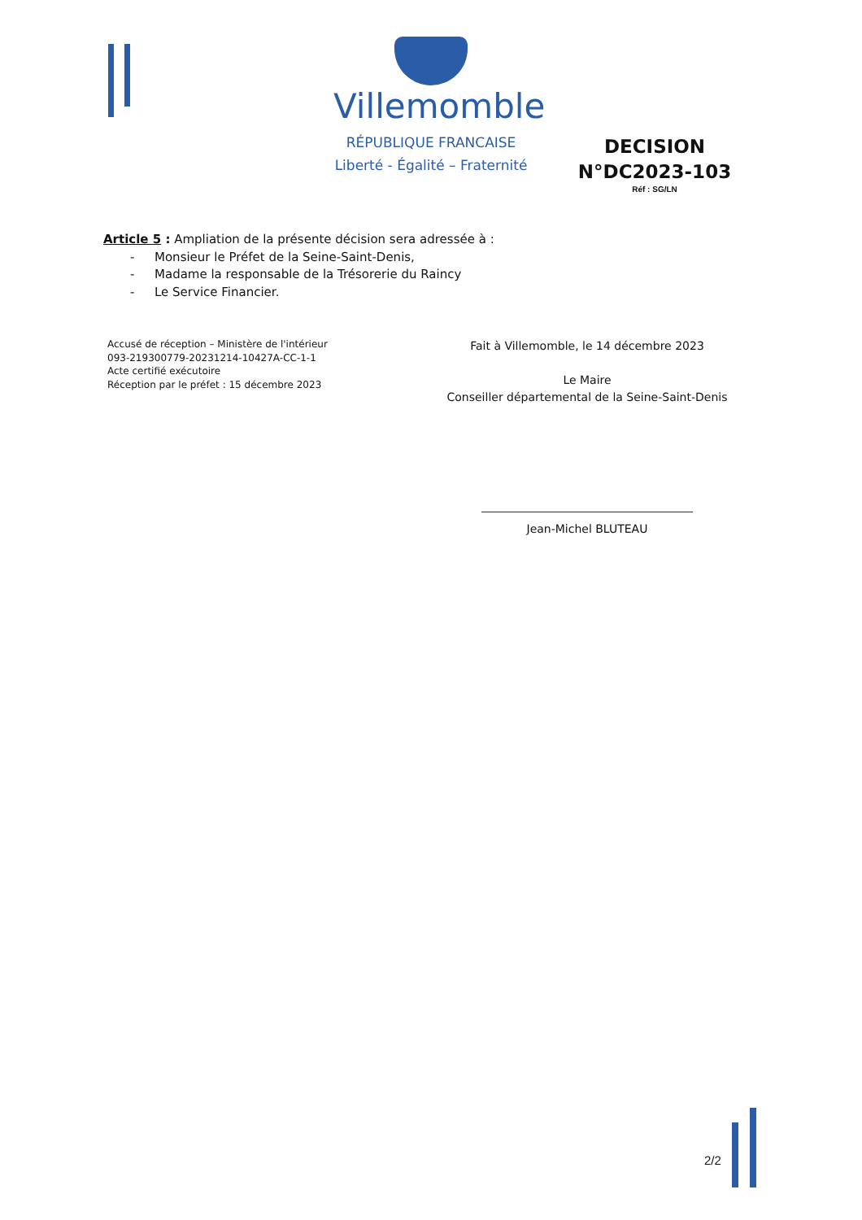Villemomble
RÉPUBLIQUE FRANCAISE
Liberté - Égalité – Fraternité
DECISION N°DC2023-103
Réf : SG/LN
Article 5 : Ampliation de la présente décision sera adressée à :
- Monsieur le Préfet de la Seine-Saint-Denis,
- Madame la responsable de la Trésorerie du Raincy
- Le Service Financier.
Accusé de réception – Ministère de l'intérieur
093-219300779-20231214-10427A-CC-1-1
Acte certifié exécutoire
Réception par le préfet : 15 décembre 2023
Fait à Villemomble, le 14 décembre 2023
Le Maire
Conseiller départemental de la Seine-Saint-Denis
Jean-Michel BLUTEAU
2/2